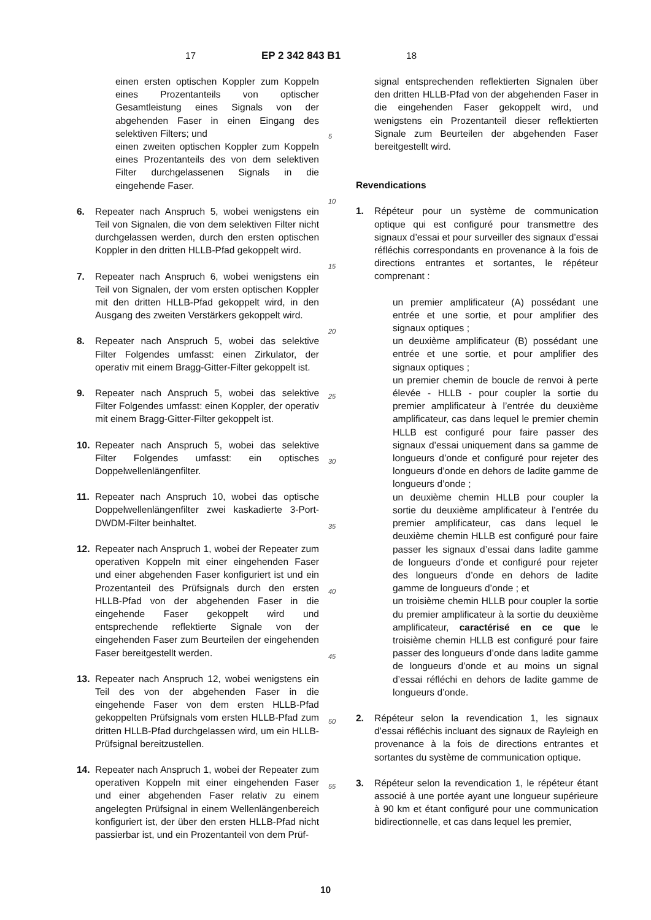17 EP 2 342 843 B1 18
einen ersten optischen Koppler zum Koppeln eines Prozentanteils von optischer Gesamtleistung eines Signals von der abgehenden Faser in einen Eingang des selektiven Filters; und
einen zweiten optischen Koppler zum Koppeln eines Prozentanteils des von dem selektiven Filter durchgelassenen Signals in die eingehende Faser.
6. Repeater nach Anspruch 5, wobei wenigstens ein Teil von Signalen, die von dem selektiven Filter nicht durchgelassen werden, durch den ersten optischen Koppler in den dritten HLLB-Pfad gekoppelt wird.
7. Repeater nach Anspruch 6, wobei wenigstens ein Teil von Signalen, der vom ersten optischen Koppler mit den dritten HLLB-Pfad gekoppelt wird, in den Ausgang des zweiten Verstärkers gekoppelt wird.
8. Repeater nach Anspruch 5, wobei das selektive Filter Folgendes umfasst: einen Zirkulator, der operativ mit einem Bragg-Gitter-Filter gekoppelt ist.
9. Repeater nach Anspruch 5, wobei das selektive Filter Folgendes umfasst: einen Koppler, der operativ mit einem Bragg-Gitter-Filter gekoppelt ist.
10. Repeater nach Anspruch 5, wobei das selektive Filter Folgendes umfasst: ein optisches Doppelwellenlängenfilter.
11. Repeater nach Anspruch 10, wobei das optische Doppelwellenlängenfilter zwei kaskadierte 3-Port-DWDM-Filter beinhaltet.
12. Repeater nach Anspruch 1, wobei der Repeater zum operativen Koppeln mit einer eingehenden Faser und einer abgehenden Faser konfiguriert ist und ein Prozentanteil des Prüfsignals durch den ersten HLLB-Pfad von der abgehenden Faser in die eingehende Faser gekoppelt wird und entsprechende reflektierte Signale von der eingehenden Faser zum Beurteilen der eingehenden Faser bereitgestellt werden.
13. Repeater nach Anspruch 12, wobei wenigstens ein Teil des von der abgehenden Faser in die eingehende Faser von dem ersten HLLB-Pfad gekoppelten Prüfsignals vom ersten HLLB-Pfad zum dritten HLLB-Pfad durchgelassen wird, um ein HLLB-Prüfsignal bereitzustellen.
14. Repeater nach Anspruch 1, wobei der Repeater zum operativen Koppeln mit einer eingehenden Faser und einer abgehenden Faser relativ zu einem angelegten Prüfsignal in einem Wellenlängenbereich konfiguriert ist, der über den ersten HLLB-Pfad nicht passierbar ist, und ein Prozentanteil von dem Prüf-
5
10
15
20
25
30
35
40
45
50
55
signal entsprechenden reflektierten Signalen über den dritten HLLB-Pfad von der abgehenden Faser in die eingehenden Faser gekoppelt wird, und wenigstens ein Prozentanteil dieser reflektierten Signale zum Beurteilen der abgehenden Faser bereitgestellt wird.
Revendications
1. Répéteur pour un système de communication optique qui est configuré pour transmettre des signaux d’essai et pour surveiller des signaux d’essai réfléchis correspondants en provenance à la fois de directions entrantes et sortantes, le répéteur comprenant :
un premier amplificateur (A) possédant une entrée et une sortie, et pour amplifier des signaux optiques ;
un deuxième amplificateur (B) possédant une entrée et une sortie, et pour amplifier des signaux optiques ;
un premier chemin de boucle de renvoi à perte élevée - HLLB - pour coupler la sortie du premier amplificateur à l’entrée du deuxième amplificateur, cas dans lequel le premier chemin HLLB est configuré pour faire passer des signaux d’essai uniquement dans sa gamme de longueurs d’onde et configuré pour rejeter des longueurs d’onde en dehors de ladite gamme de longueurs d’onde ;
un deuxième chemin HLLB pour coupler la sortie du deuxième amplificateur à l’entrée du premier amplificateur, cas dans lequel le deuxième chemin HLLB est configuré pour faire passer les signaux d’essai dans ladite gamme de longueurs d’onde et configuré pour rejeter des longueurs d’onde en dehors de ladite gamme de longueurs d’onde ; et
un troisième chemin HLLB pour coupler la sortie du premier amplificateur à la sortie du deuxième amplificateur, caractérisé en ce que le troisième chemin HLLB est configuré pour faire passer des longueurs d’onde dans ladite gamme de longueurs d’onde et au moins un signal d’essai réfléchi en dehors de ladite gamme de longueurs d’onde.
2. Répéteur selon la revendication 1, les signaux d’essai réfléchis incluant des signaux de Rayleigh en provenance à la fois de directions entrantes et sortantes du système de communication optique.
3. Répéteur selon la revendication 1, le répéteur étant associé à une portée ayant une longueur supérieure à 90 km et étant configuré pour une communication bidirectionnelle, et cas dans lequel les premier,
10